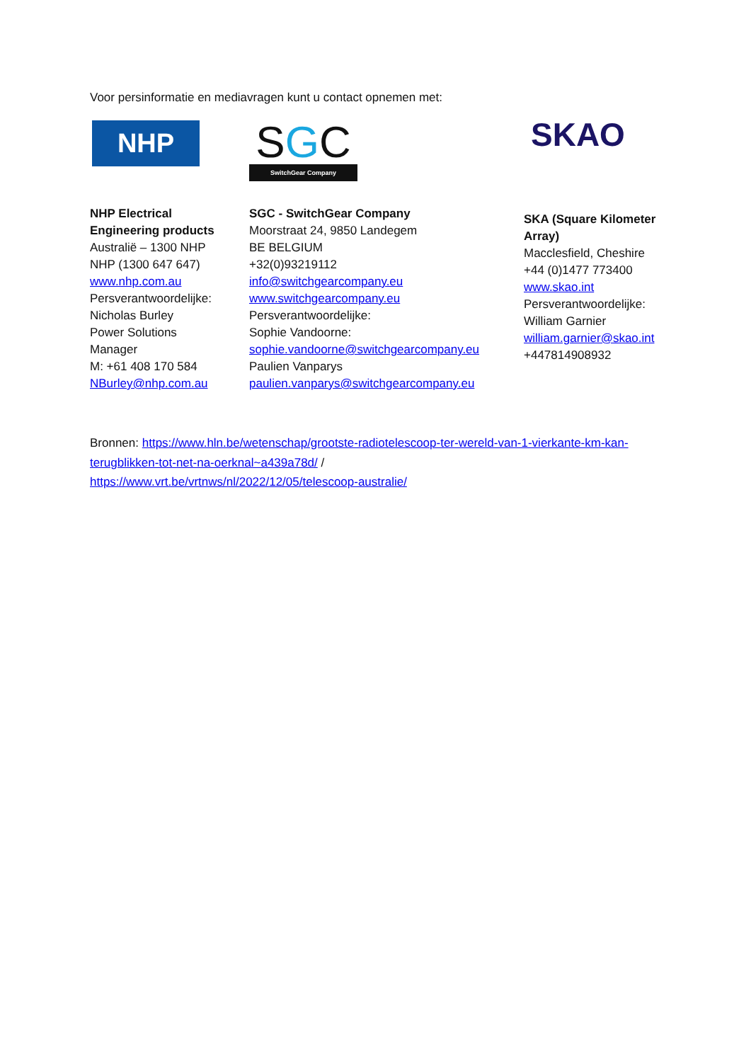Voor persinformatie en mediavragen kunt u contact opnemen met:
NHP
NHP Electrical
Engineering products
Australië – 1300 NHP
NHP (1300 647 647)
www.nhp.com.au
Persverantwoordelijke:
Nicholas Burley
Power Solutions
Manager
M: +61 408 170 584
NBurley@nhp.com.au
SGC
SwitchGear Company
SGC - SwitchGear Company
Moorstraat 24, 9850 Landegem
BE BELGIUM
+32(0)93219112
info@switchgearcompany.eu
www.switchgearcompany.eu
Persverantwoordelijke:
Sophie Vandoorne:
sophie.vandoorne@switchgearcompany.eu
Paulien Vanparys
paulien.vanparys@switchgearcompany.eu
SKAO
SKA (Square Kilometer
Array)
Macclesfield, Cheshire
+44 (0)1477 773400
www.skao.int
Persverantwoordelijke:
William Garnier
william.garnier@skao.int
+447814908932
Bronnen: https://www.hln.be/wetenschap/grootste-radiotelescoop-ter-wereld-van-1-vierkante-km-kan-terugblikken-tot-net-na-oerknal~a439a78d/ /
https://www.vrt.be/vrtnws/nl/2022/12/05/telescoop-australie/